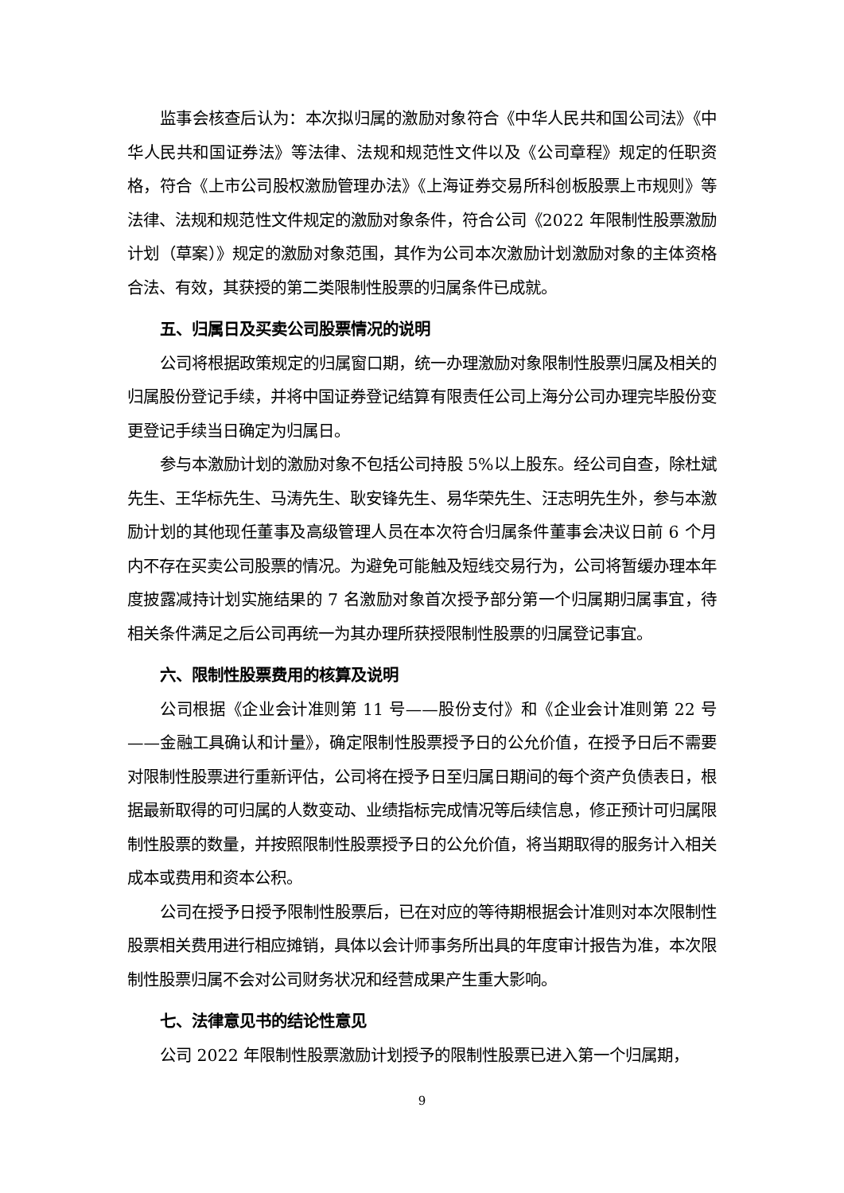监事会核查后认为：本次拟归属的激励对象符合《中华人民共和国公司法》《中华人民共和国证券法》等法律、法规和规范性文件以及《公司章程》规定的任职资格，符合《上市公司股权激励管理办法》《上海证券交易所科创板股票上市规则》等法律、法规和规范性文件规定的激励对象条件，符合公司《2022 年限制性股票激励计划（草案）》规定的激励对象范围，其作为公司本次激励计划激励对象的主体资格合法、有效，其获授的第二类限制性股票的归属条件已成就。
五、归属日及买卖公司股票情况的说明
公司将根据政策规定的归属窗口期，统一办理激励对象限制性股票归属及相关的归属股份登记手续，并将中国证券登记结算有限责任公司上海分公司办理完毕股份变更登记手续当日确定为归属日。
参与本激励计划的激励对象不包括公司持股 5%以上股东。经公司自查，除杜斌先生、王华标先生、马涛先生、耿安锋先生、易华荣先生、汪志明先生外，参与本激励计划的其他现任董事及高级管理人员在本次符合归属条件董事会决议日前 6 个月内不存在买卖公司股票的情况。为避免可能触及短线交易行为，公司将暂缓办理本年度披露减持计划实施结果的 7 名激励对象首次授予部分第一个归属期归属事宜，待相关条件满足之后公司再统一为其办理所获授限制性股票的归属登记事宜。
六、限制性股票费用的核算及说明
公司根据《企业会计准则第 11 号——股份支付》和《企业会计准则第 22 号——金融工具确认和计量》，确定限制性股票授予日的公允价值，在授予日后不需要对限制性股票进行重新评估，公司将在授予日至归属日期间的每个资产负债表日，根据最新取得的可归属的人数变动、业绩指标完成情况等后续信息，修正预计可归属限制性股票的数量，并按照限制性股票授予日的公允价值，将当期取得的服务计入相关成本或费用和资本公积。
公司在授予日授予限制性股票后，已在对应的等待期根据会计准则对本次限制性股票相关费用进行相应摊销，具体以会计师事务所出具的年度审计报告为准，本次限制性股票归属不会对公司财务状况和经营成果产生重大影响。
七、法律意见书的结论性意见
公司 2022 年限制性股票激励计划授予的限制性股票已进入第一个归属期，
9